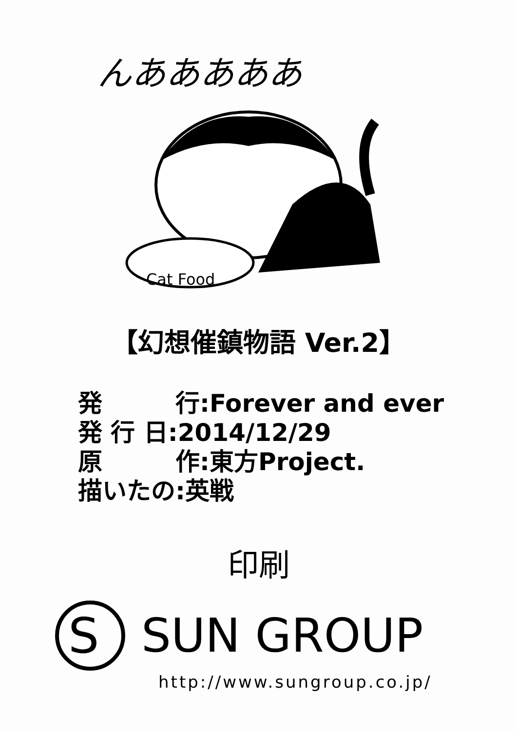んあああああ
Cat Food
【幻想催鎮物語 Ver.2】
発　　　行:Forever and ever
発 行 日:2014/12/29
原　　　作:東方Project.
描いたの:英戦
印刷
S
SUN GROUP
http://www.sungroup.co.jp/